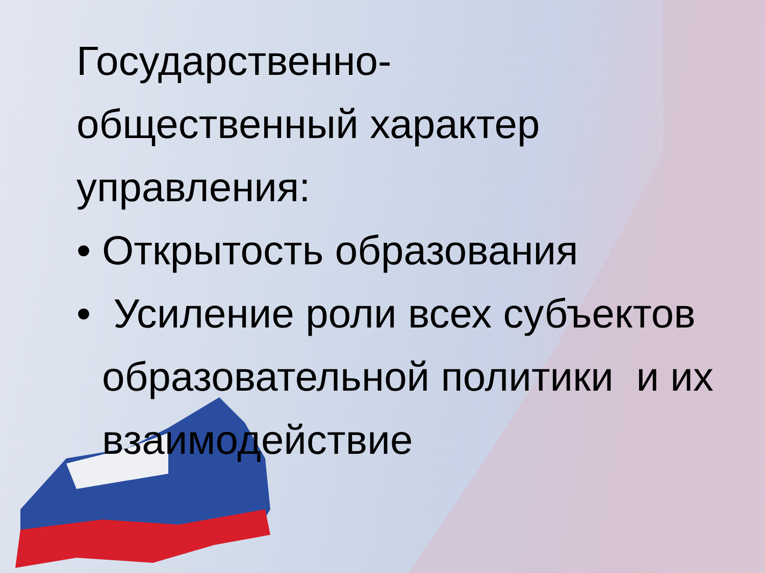Государственно-
общественный характер
управления:
• Открытость образования
• Усиление роли всех субъектов образовательной политики и их взаимодействие